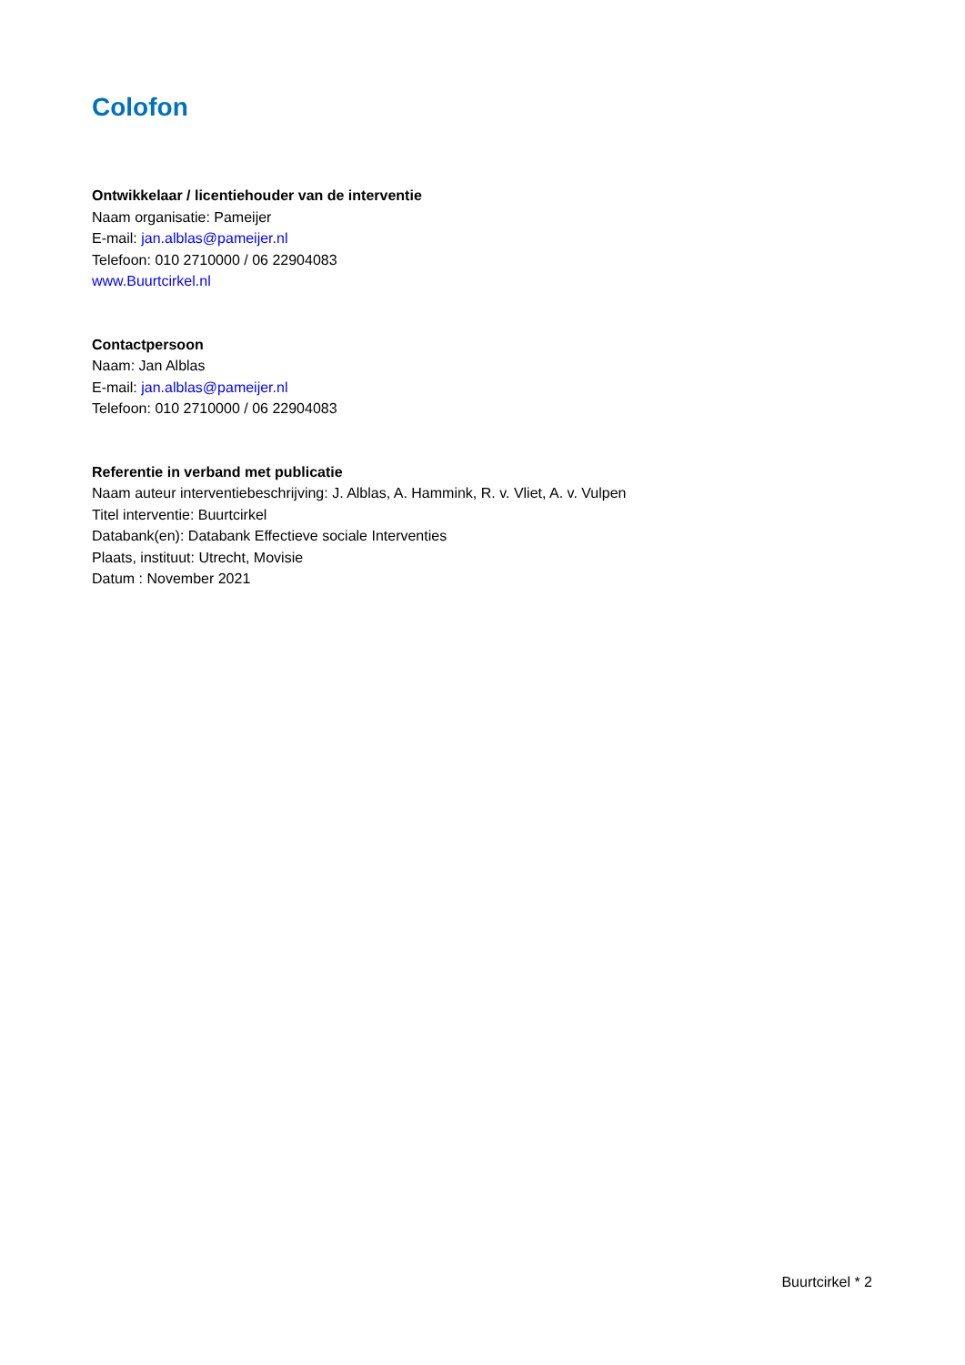Colofon
Ontwikkelaar / licentiehouder van de interventie
Naam organisatie: Pameijer
E-mail: jan.alblas@pameijer.nl
Telefoon: 010 2710000 / 06 22904083
www.Buurtcirkel.nl
Contactpersoon
Naam: Jan Alblas
E-mail: jan.alblas@pameijer.nl
Telefoon: 010 2710000 / 06 22904083
Referentie in verband met publicatie
Naam auteur interventiebeschrijving: J. Alblas, A. Hammink, R. v. Vliet, A. v. Vulpen
Titel interventie: Buurtcirkel
Databank(en): Databank Effectieve sociale Interventies
Plaats, instituut: Utrecht, Movisie
Datum : November 2021
Buurtcirkel * 2